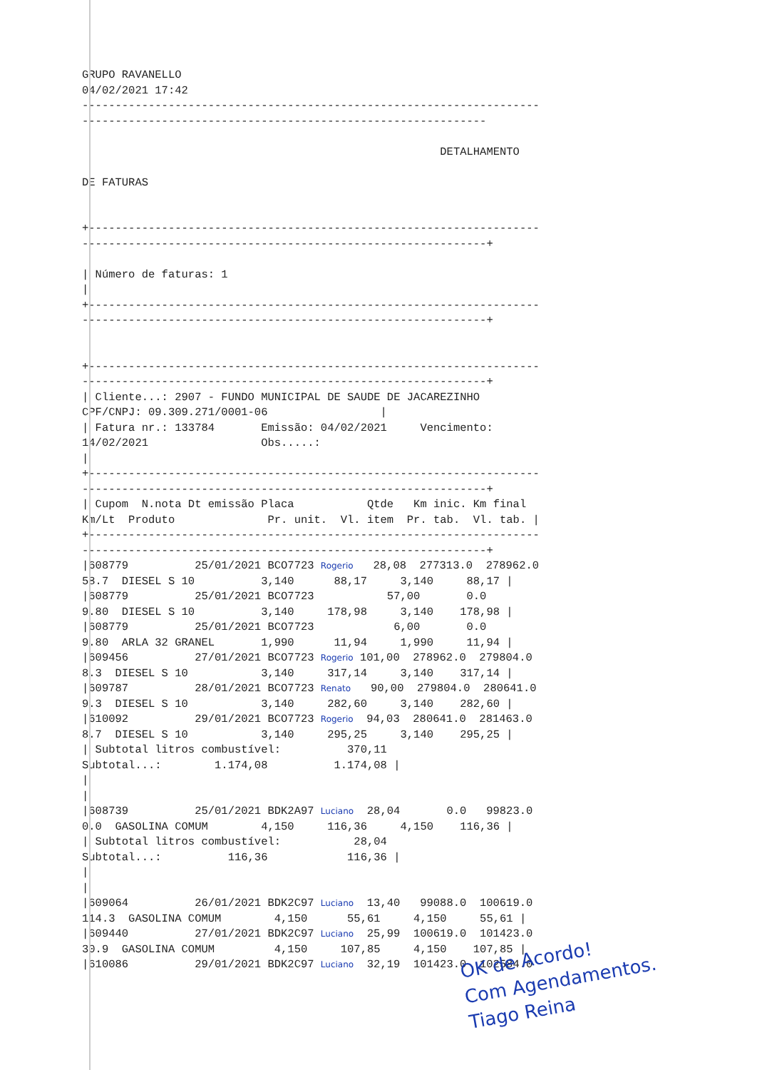GRUPO RAVANELLO
04/02/2021 17:42
---------------------------------------------------------------------
-------------------------------------------------------------

                                                      DETALHAMENTO

DE FATURAS


+--------------------------------------------------------------------
-------------------------------------------------------------+

| Número de faturas: 1
|
+--------------------------------------------------------------------
-------------------------------------------------------------+


+--------------------------------------------------------------------
-------------------------------------------------------------+
| Cliente...: 2907 - FUNDO MUNICIPAL DE SAUDE DE JACAREZINHO
CPF/CNPJ: 09.309.271/0001-06                 |
| Fatura nr.: 133784       Emissão: 04/02/2021     Vencimento:
14/02/2021                 Obs.....:
|
+--------------------------------------------------------------------
-------------------------------------------------------------+
| Cupom  N.nota Dt emissão Placa           Qtde   Km inic. Km final
Km/Lt  Produto              Pr. unit.  Vl. item  Pr. tab.  Vl. tab. |
+--------------------------------------------------------------------
-------------------------------------------------------------+
|608779          25/01/2021 BCO7723 Rogerio   28,08  277313.0  278962.0
58.7  DIESEL S 10          3,140      88,17     3,140     88,17 |
|608779          25/01/2021 BCO7723           57,00       0.0
9.80  DIESEL S 10          3,140     178,98     3,140    178,98 |
|608779          25/01/2021 BCO7723            6,00       0.0
9.80  ARLA 32 GRANEL       1,990      11,94     1,990     11,94 |
|609456          27/01/2021 BCO7723 Rogerio 101,00  278962.0  279804.0
8.3  DIESEL S 10           3,140     317,14     3,140    317,14 |
|609787          28/01/2021 BCO7723 Renato   90,00  279804.0  280641.0
9.3  DIESEL S 10           3,140     282,60     3,140    282,60 |
|610092          29/01/2021 BCO7723 Rogerio  94,03  280641.0  281463.0
8.7  DIESEL S 10           3,140     295,25     3,140    295,25 |
| Subtotal litros combustível:          370,11
Subtotal...:        1.174,08          1.174,08 |
|
|
|608739          25/01/2021 BDK2A97 Luciano  28,04       0.0   99823.0
0.0  GASOLINA COMUM        4,150     116,36     4,150    116,36 |
| Subtotal litros combustível:           28,04
Subtotal...:          116,36            116,36 |
|
|
|609064          26/01/2021 BDK2C97 Luciano  13,40   99088.0  100619.0
114.3  GASOLINA COMUM        4,150      55,61     4,150     55,61 |
|609440          27/01/2021 BDK2C97 Luciano  25,99  100619.0  101423.0
30.9  GASOLINA COMUM         4,150     107,85     4,150    107,85 |
|610086          29/01/2021 BDK2C97 Luciano  32,19  101423.0  102584.0
OK de Acordo!
Com Agendamentos.
Tiago Reina